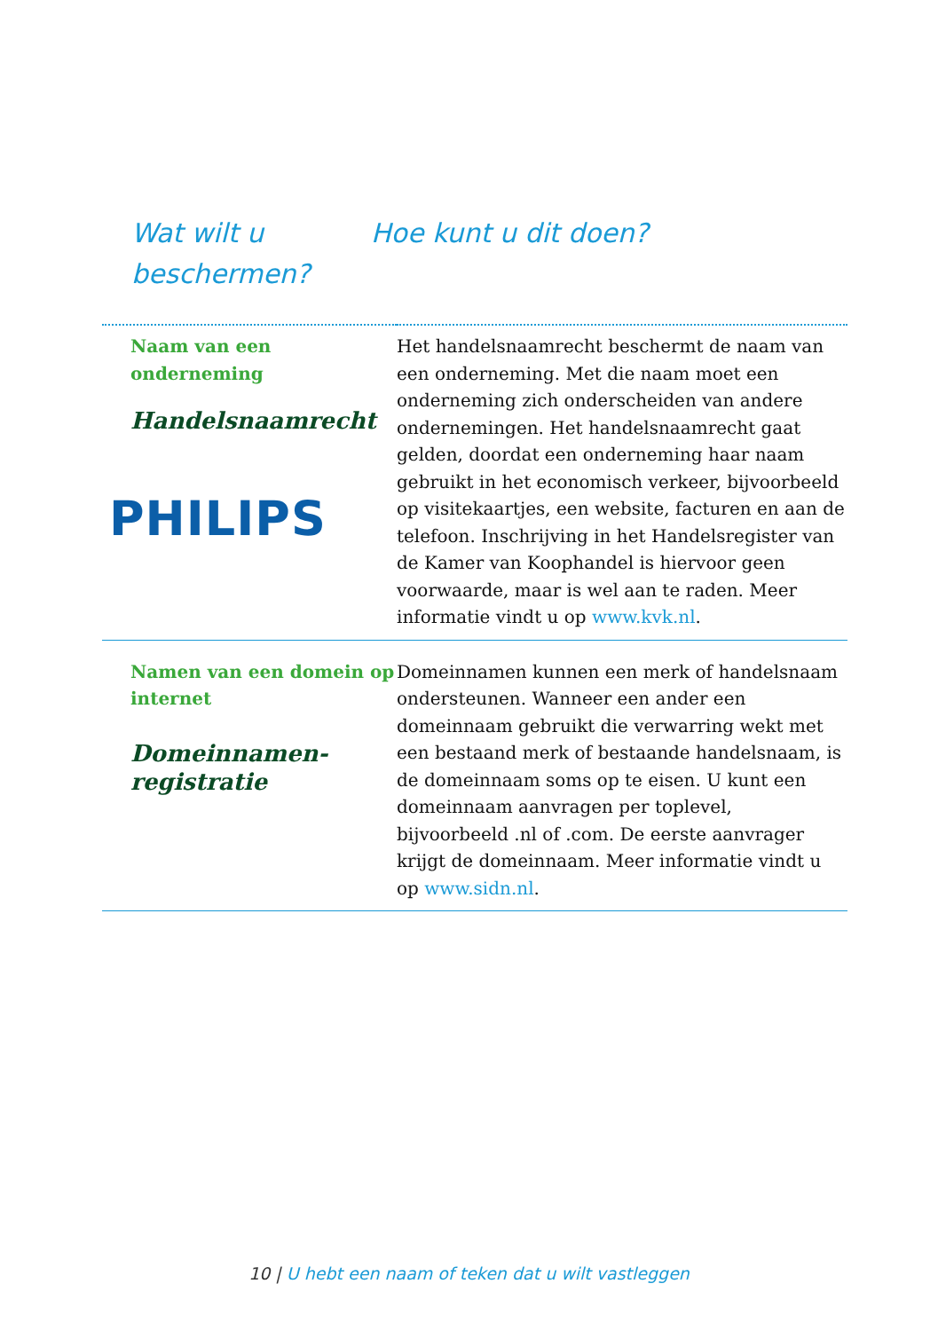Wat wilt u beschermen?
Hoe kunt u dit doen?
| Naam van een onderneming Handelsnaamrecht PHILIPS | Het handelsnaamrecht beschermt de naam van een onderneming. Met die naam moet een onderneming zich onderscheiden van andere ondernemingen. Het handelsnaamrecht gaat gelden, doordat een onderneming haar naam gebruikt in het economisch verkeer, bijvoorbeeld op visitekaartjes, een website, facturen en aan de telefoon. Inschrijving in het Handelsregister van de Kamer van Koophandel is hiervoor geen voorwaarde, maar is wel aan te raden. Meer informatie vindt u op www.kvk.nl . |
| Namen van een domein op internet Domeinnamen-registratie | Domeinnamen kunnen een merk of handelsnaam ondersteunen. Wanneer een ander een domeinnaam gebruikt die verwarring wekt met een bestaand merk of bestaande handelsnaam, is de domeinnaam soms op te eisen. U kunt een domeinnaam aanvragen per toplevel, bijvoorbeeld .nl of .com. De eerste aanvrager krijgt de domeinnaam. Meer informatie vindt u op www.sidn.nl . |
10 | U hebt een naam of teken dat u wilt vastleggen